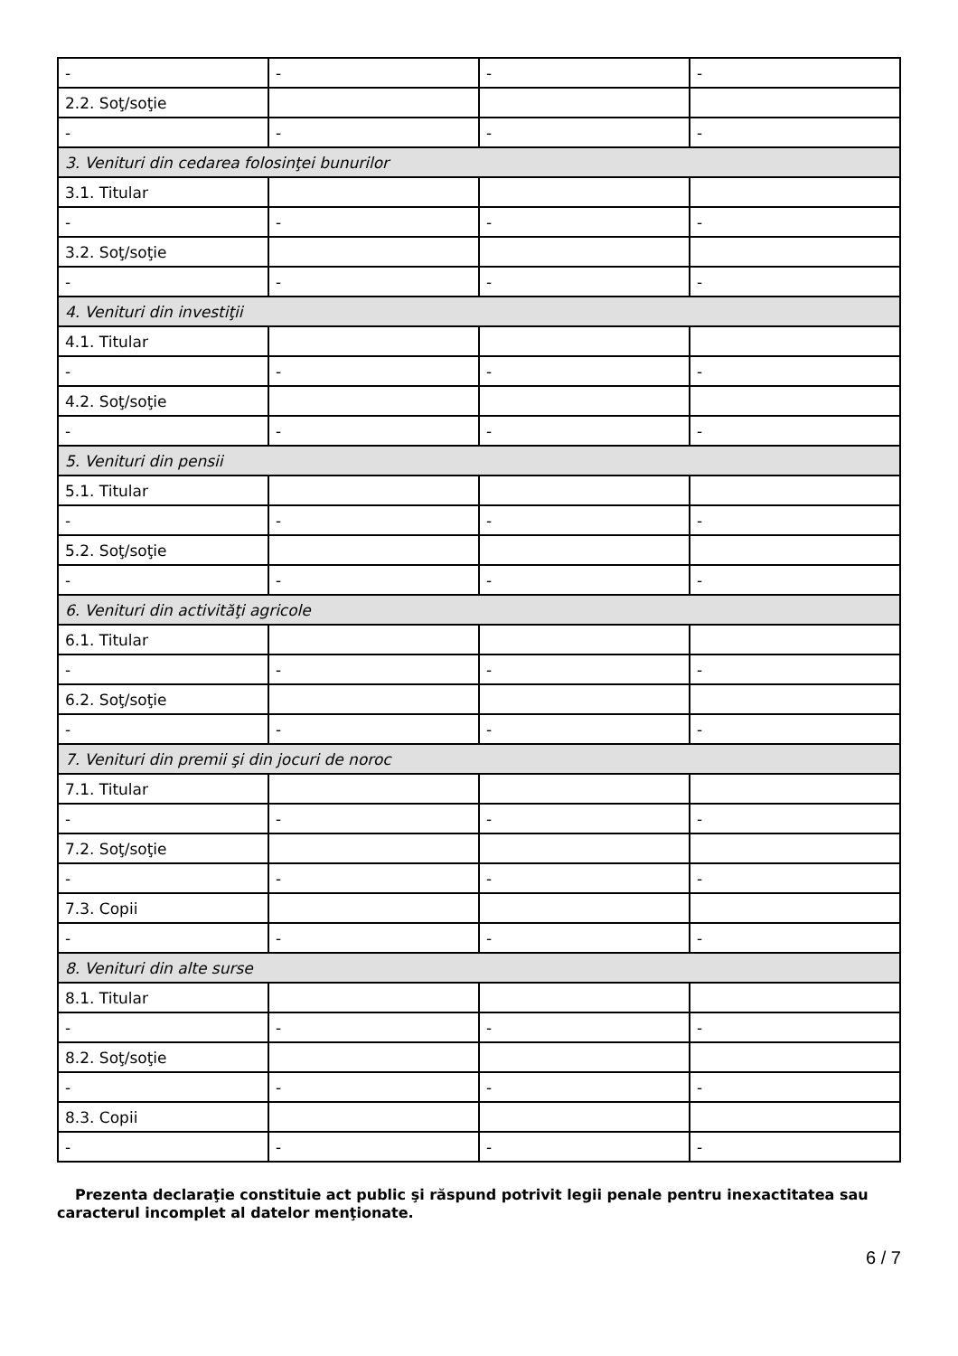| - | - | - | - |
| 2.2. Soţ/soţie | | | |
| - | - | - | - |
| 3. Venituri din cedarea folosinţei bunurilor | | | |
| 3.1. Titular | | | |
| - | - | - | - |
| 3.2. Soţ/soţie | | | |
| - | - | - | - |
| 4. Venituri din investiţii | | | |
| 4.1. Titular | | | |
| - | - | - | - |
| 4.2. Soţ/soţie | | | |
| - | - | - | - |
| 5. Venituri din pensii | | | |
| 5.1. Titular | | | |
| - | - | - | - |
| 5.2. Soţ/soţie | | | |
| - | - | - | - |
| 6. Venituri din activităţi agricole | | | |
| 6.1. Titular | | | |
| - | - | - | - |
| 6.2. Soţ/soţie | | | |
| - | - | - | - |
| 7. Venituri din premii şi din jocuri de noroc | | | |
| 7.1. Titular | | | |
| - | - | - | - |
| 7.2. Soţ/soţie | | | |
| - | - | - | - |
| 7.3. Copii | | | |
| - | - | - | - |
| 8. Venituri din alte surse | | | |
| 8.1. Titular | | | |
| - | - | - | - |
| 8.2. Soţ/soţie | | | |
| - | - | - | - |
| 8.3. Copii | | | |
| - | - | - | - |
Prezenta declaraţie constituie act public şi răspund potrivit legii penale pentru inexactitatea sau caracterul incomplet al datelor menţionate.
6 / 7